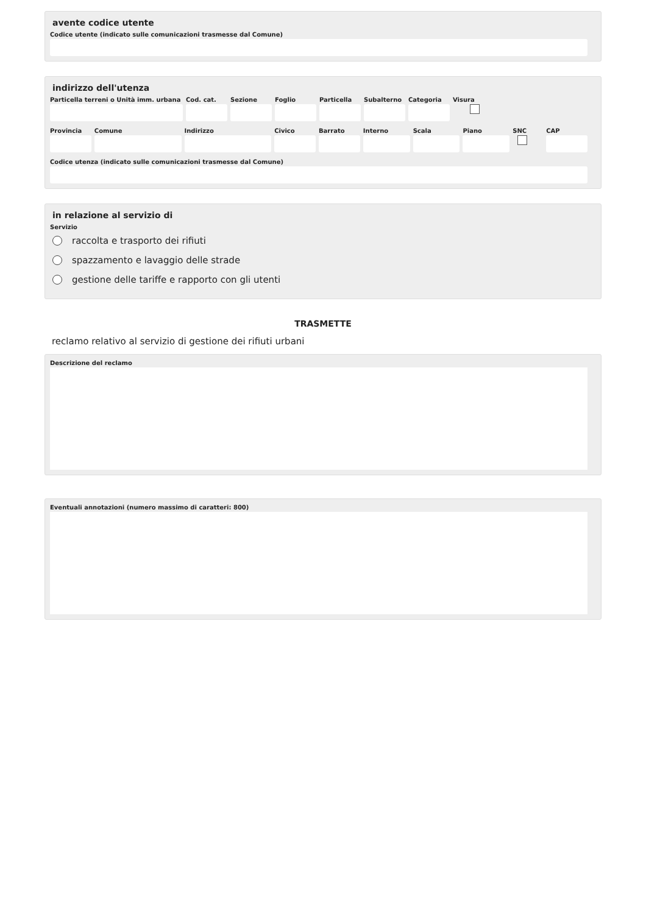avente codice utente
Codice utente (indicato sulle comunicazioni trasmesse dal Comune)
indirizzo dell'utenza
Particella terreni o Unità imm. urbana
Cod. cat.
Sezione Foglio Particella
Subalterno
Categoria
Visura
Provincia
Comune Indirizzo Civico Barrato Interno Scala Piano SNC CAP
Codice utenza (indicato sulle comunicazioni trasmesse dal Comune)
in relazione al servizio di
Servizio
raccolta e trasporto dei rifiuti
spazzamento e lavaggio delle strade
gestione delle tariffe e rapporto con gli utenti
TRASMETTE
reclamo relativo al servizio di gestione dei rifiuti urbani
Descrizione del reclamo
Eventuali annotazioni (numero massimo di caratteri: 800)